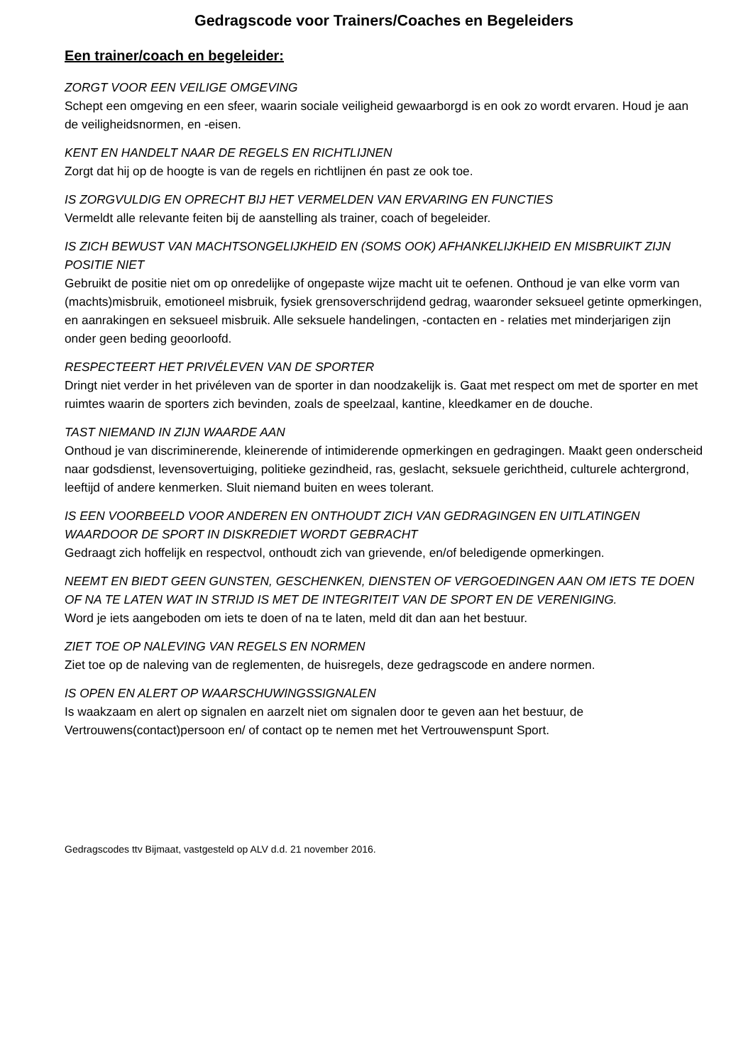Gedragscode voor Trainers/Coaches en Begeleiders
Een trainer/coach en begeleider:
ZORGT VOOR EEN VEILIGE OMGEVING
Schept een omgeving en een sfeer, waarin sociale veiligheid gewaarborgd is en ook zo wordt ervaren. Houd je aan de veiligheidsnormen, en -eisen.
KENT EN HANDELT NAAR DE REGELS EN RICHTLIJNEN
Zorgt dat hij op de hoogte is van de regels en richtlijnen én past ze ook toe.
IS ZORGVULDIG EN OPRECHT BIJ HET VERMELDEN VAN ERVARING EN FUNCTIES
Vermeldt alle relevante feiten bij de aanstelling als trainer, coach of begeleider.
IS ZICH BEWUST VAN MACHTSONGELIJKHEID EN (SOMS OOK) AFHANKELIJKHEID EN MISBRUIKT ZIJN POSITIE NIET
Gebruikt de positie niet om op onredelijke of ongepaste wijze macht uit te oefenen. Onthoud je van elke vorm van (machts)misbruik, emotioneel misbruik, fysiek grensoverschrijdend gedrag, waaronder seksueel getinte opmerkingen, en aanrakingen en seksueel misbruik. Alle seksuele handelingen, -contacten en - relaties met minderjarigen zijn onder geen beding geoorloofd.
RESPECTEERT HET PRIVÉLEVEN VAN DE SPORTER
Dringt niet verder in het privéleven van de sporter in dan noodzakelijk is. Gaat met respect om met de sporter en met ruimtes waarin de sporters zich bevinden, zoals de speelzaal, kantine, kleedkamer en de douche.
TAST NIEMAND IN ZIJN WAARDE AAN
Onthoud je van discriminerende, kleinerende of intimiderende opmerkingen en gedragingen. Maakt geen onderscheid naar godsdienst, levensovertuiging, politieke gezindheid, ras, geslacht, seksuele gerichtheid, culturele achtergrond, leeftijd of andere kenmerken. Sluit niemand buiten en wees tolerant.
IS EEN VOORBEELD VOOR ANDEREN EN ONTHOUDT ZICH VAN GEDRAGINGEN EN UITLATINGEN WAARDOOR DE SPORT IN DISKREDIET WORDT GEBRACHT
Gedraagt zich hoffelijk en respectvol, onthoudt zich van grievende, en/of beledigende opmerkingen.
NEEMT EN BIEDT GEEN GUNSTEN, GESCHENKEN, DIENSTEN OF VERGOEDINGEN AAN OM IETS TE DOEN OF NA TE LATEN WAT IN STRIJD IS MET DE INTEGRITEIT VAN DE SPORT EN DE VERENIGING.
Word je iets aangeboden om iets te doen of na te laten, meld dit dan aan het bestuur.
ZIET TOE OP NALEVING VAN REGELS EN NORMEN
Ziet toe op de naleving van de reglementen, de huisregels, deze gedragscode en andere normen.
IS OPEN EN ALERT OP WAARSCHUWINGSSIGNALEN
Is waakzaam en alert op signalen en aarzelt niet om signalen door te geven aan het bestuur, de Vertrouwens(contact)persoon en/ of contact op te nemen met het Vertrouwenspunt Sport.
Gedragscodes ttv Bijmaat, vastgesteld op ALV d.d. 21 november 2016.